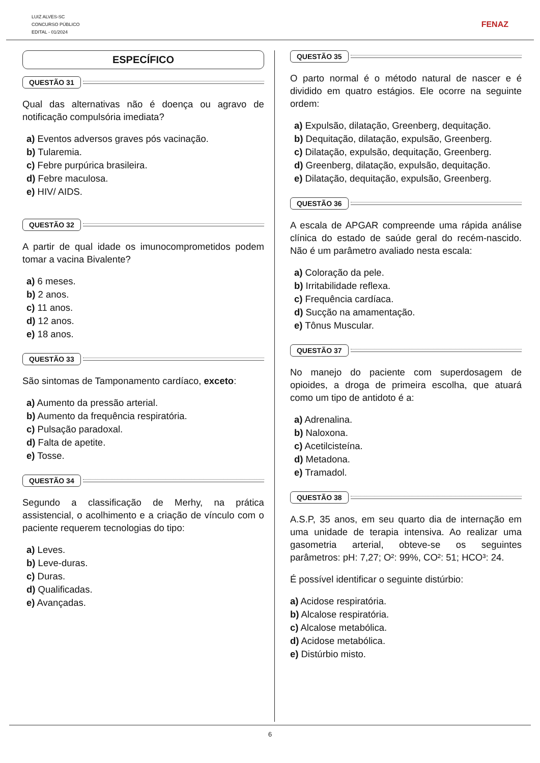LUIZ ALVES-SC
CONCURSO PÚBLICO
EDITAL - 01/2024
FENAZ
ESPECÍFICO
QUESTÃO 31
Qual das alternativas não é doença ou agravo de notificação compulsória imediata?
a) Eventos adversos graves pós vacinação.
b) Tularemia.
c) Febre purpúrica brasileira.
d) Febre maculosa.
e) HIV/ AIDS.
QUESTÃO 32
A partir de qual idade os imunocomprometidos podem tomar a vacina Bivalente?
a) 6 meses.
b) 2 anos.
c) 11 anos.
d) 12 anos.
e) 18 anos.
QUESTÃO 33
São sintomas de Tamponamento cardíaco, exceto:
a) Aumento da pressão arterial.
b) Aumento da frequência respiratória.
c) Pulsação paradoxal.
d) Falta de apetite.
e) Tosse.
QUESTÃO 34
Segundo a classificação de Merhy, na prática assistencial, o acolhimento e a criação de vínculo com o paciente requerem tecnologias do tipo:
a) Leves.
b) Leve-duras.
c) Duras.
d) Qualificadas.
e) Avançadas.
QUESTÃO 35
O parto normal é o método natural de nascer e é dividido em quatro estágios. Ele ocorre na seguinte ordem:
a) Expulsão, dilatação, Greenberg, dequitação.
b) Dequitação, dilatação, expulsão, Greenberg.
c) Dilatação, expulsão, dequitação, Greenberg.
d) Greenberg, dilatação, expulsão, dequitação.
e) Dilatação, dequitação, expulsão, Greenberg.
QUESTÃO 36
A escala de APGAR compreende uma rápida análise clínica do estado de saúde geral do recém-nascido. Não é um parâmetro avaliado nesta escala:
a) Coloração da pele.
b) Irritabilidade reflexa.
c) Frequência cardíaca.
d) Sucção na amamentação.
e) Tônus Muscular.
QUESTÃO 37
No manejo do paciente com superdosagem de opioides, a droga de primeira escolha, que atuará como um tipo de antidoto é a:
a) Adrenalina.
b) Naloxona.
c) Acetilcisteína.
d) Metadona.
e) Tramadol.
QUESTÃO 38
A.S.P, 35 anos, em seu quarto dia de internação em uma unidade de terapia intensiva. Ao realizar uma gasometria arterial, obteve-se os seguintes parâmetros: pH: 7,27; O²: 99%, CO²: 51; HCO³: 24.
É possível identificar o seguinte distúrbio:
a) Acidose respiratória.
b) Alcalose respiratória.
c) Alcalose metabólica.
d) Acidose metabólica.
e) Distúrbio misto.
6